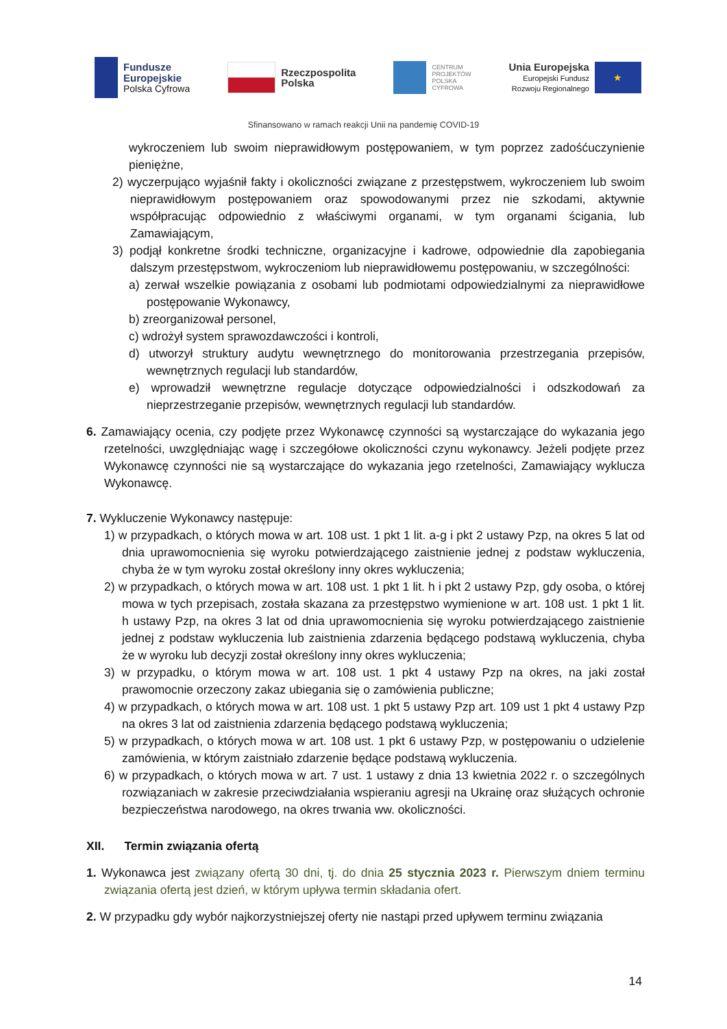Fundusze
Europejskie
Polska Cyfrowa
Rzeczpospolita
Polska
CENTRUM
PROJEKTÓW
POLSKA
CYFROWA
Unia Europejska
Europejski Fundusz
Rozwoju Regionalnego
★
Sfinansowano w ramach reakcji Unii na pandemię COVID-19
wykroczeniem lub swoim nieprawidłowym postępowaniem, w tym poprzez zadośćuczynienie pieniężne,
2) wyczerpująco wyjaśnił fakty i okoliczności związane z przestępstwem, wykroczeniem lub swoim nieprawidłowym postępowaniem oraz spowodowanymi przez nie szkodami, aktywnie współpracując odpowiednio z właściwymi organami, w tym organami ścigania, lub Zamawiającym,
3) podjął konkretne środki techniczne, organizacyjne i kadrowe, odpowiednie dla zapobiegania dalszym przestępstwom, wykroczeniom lub nieprawidłowemu postępowaniu, w szczególności:
a) zerwał wszelkie powiązania z osobami lub podmiotami odpowiedzialnymi za nieprawidłowe postępowanie Wykonawcy,
b) zreorganizował personel,
c) wdrożył system sprawozdawczości i kontroli,
d) utworzył struktury audytu wewnętrznego do monitorowania przestrzegania przepisów, wewnętrznych regulacji lub standardów,
e) wprowadził wewnętrzne regulacje dotyczące odpowiedzialności i odszkodowań za nieprzestrzeganie przepisów, wewnętrznych regulacji lub standardów.
6. Zamawiający ocenia, czy podjęte przez Wykonawcę czynności są wystarczające do wykazania jego rzetelności, uwzględniając wagę i szczegółowe okoliczności czynu wykonawcy. Jeżeli podjęte przez Wykonawcę czynności nie są wystarczające do wykazania jego rzetelności, Zamawiający wyklucza Wykonawcę.
7. Wykluczenie Wykonawcy następuje:
1) w przypadkach, o których mowa w art. 108 ust. 1 pkt 1 lit. a-g i pkt 2 ustawy Pzp, na okres 5 lat od dnia uprawomocnienia się wyroku potwierdzającego zaistnienie jednej z podstaw wykluczenia, chyba że w tym wyroku został określony inny okres wykluczenia;
2) w przypadkach, o których mowa w art. 108 ust. 1 pkt 1 lit. h i pkt 2 ustawy Pzp, gdy osoba, o której mowa w tych przepisach, została skazana za przestępstwo wymienione w art. 108 ust. 1 pkt 1 lit. h ustawy Pzp, na okres 3 lat od dnia uprawomocnienia się wyroku potwierdzającego zaistnienie jednej z podstaw wykluczenia lub zaistnienia zdarzenia będącego podstawą wykluczenia, chyba że w wyroku lub decyzji został określony inny okres wykluczenia;
3) w przypadku, o którym mowa w art. 108 ust. 1 pkt 4 ustawy Pzp na okres, na jaki został prawomocnie orzeczony zakaz ubiegania się o zamówienia publiczne;
4) w przypadkach, o których mowa w art. 108 ust. 1 pkt 5 ustawy Pzp art. 109 ust 1 pkt 4 ustawy Pzp na okres 3 lat od zaistnienia zdarzenia będącego podstawą wykluczenia;
5) w przypadkach, o których mowa w art. 108 ust. 1 pkt 6 ustawy Pzp, w postępowaniu o udzielenie zamówienia, w którym zaistniało zdarzenie będące podstawą wykluczenia.
6) w przypadkach, o których mowa w art. 7 ust. 1 ustawy z dnia 13 kwietnia 2022 r. o szczególnych rozwiązaniach w zakresie przeciwdziałania wspieraniu agresji na Ukrainę oraz służących ochronie bezpieczeństwa narodowego, na okres trwania ww. okoliczności.
XII. Termin związania ofertą
1. Wykonawca jest związany ofertą 30 dni, tj. do dnia 25 stycznia 2023 r. Pierwszym dniem terminu związania ofertą jest dzień, w którym upływa termin składania ofert.
2. W przypadku gdy wybór najkorzystniejszej oferty nie nastąpi przed upływem terminu związania
14